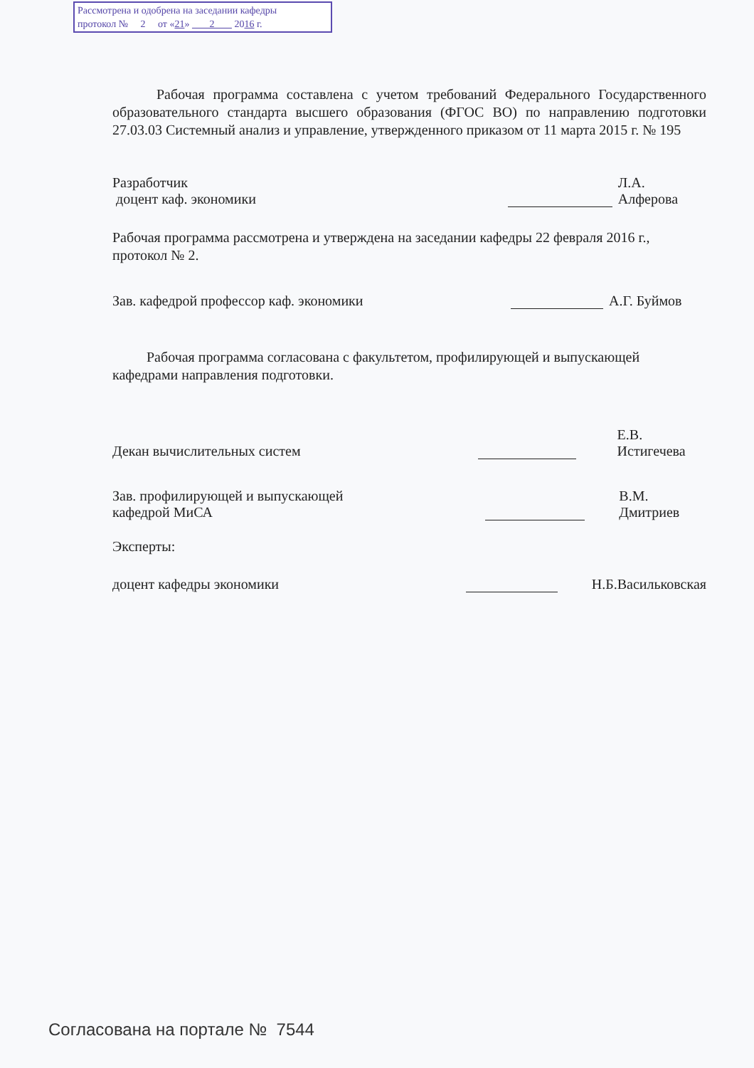Рассмотрена и одобрена на заседании кафедры
протокол № 2 от «21» 2 2016 г.
Рабочая программа составлена с учетом требований Федерального Государственного образовательного стандарта высшего образования (ФГОС ВО) по направлению подготовки 27.03.03 Системный анализ и управление, утвержденного приказом от 11 марта 2015 г. № 195
Разработчик
доцент каф. экономики
Л.А. Алферова
Рабочая программа рассмотрена и утверждена на заседании кафедры 22 февраля 2016 г., протокол № 2.
Зав. кафедрой профессор каф. экономики
А.Г. Буймов
Рабочая программа согласована с факультетом, профилирующей и выпускающей кафедрами направления подготовки.
Декан вычислительных систем
Е.В. Истигечева
Зав. профилирующей и выпускающей
кафедрой МиСА
В.М. Дмитриев
Эксперты:
доцент кафедры экономики
Н.Б.Васильковская
Согласована на портале № 7544